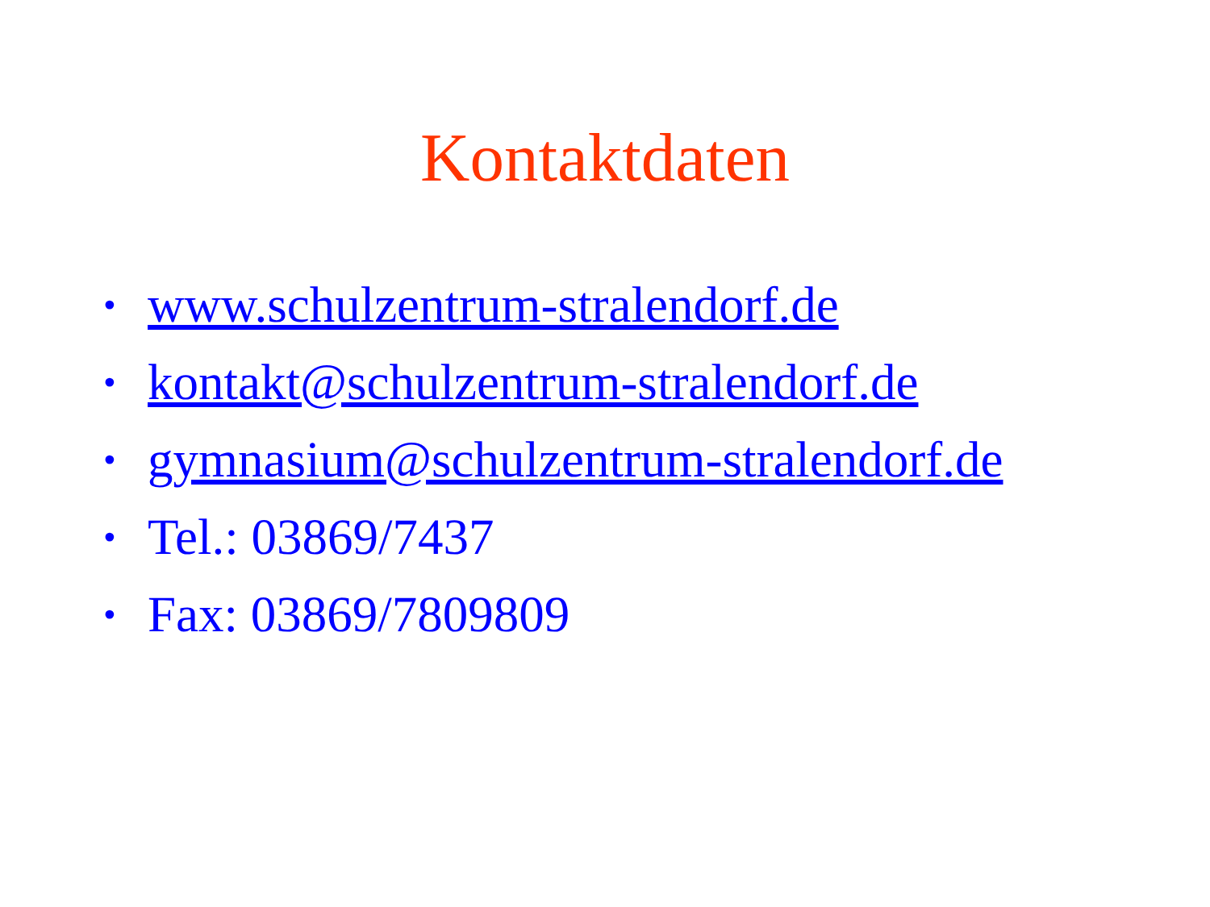Kontaktdaten
• www.schulzentrum-stralendorf.de
• kontakt@schulzentrum-stralendorf.de
• gymnasium@schulzentrum-stralendorf.de
• Tel.: 03869/7437
• Fax: 03869/7809809